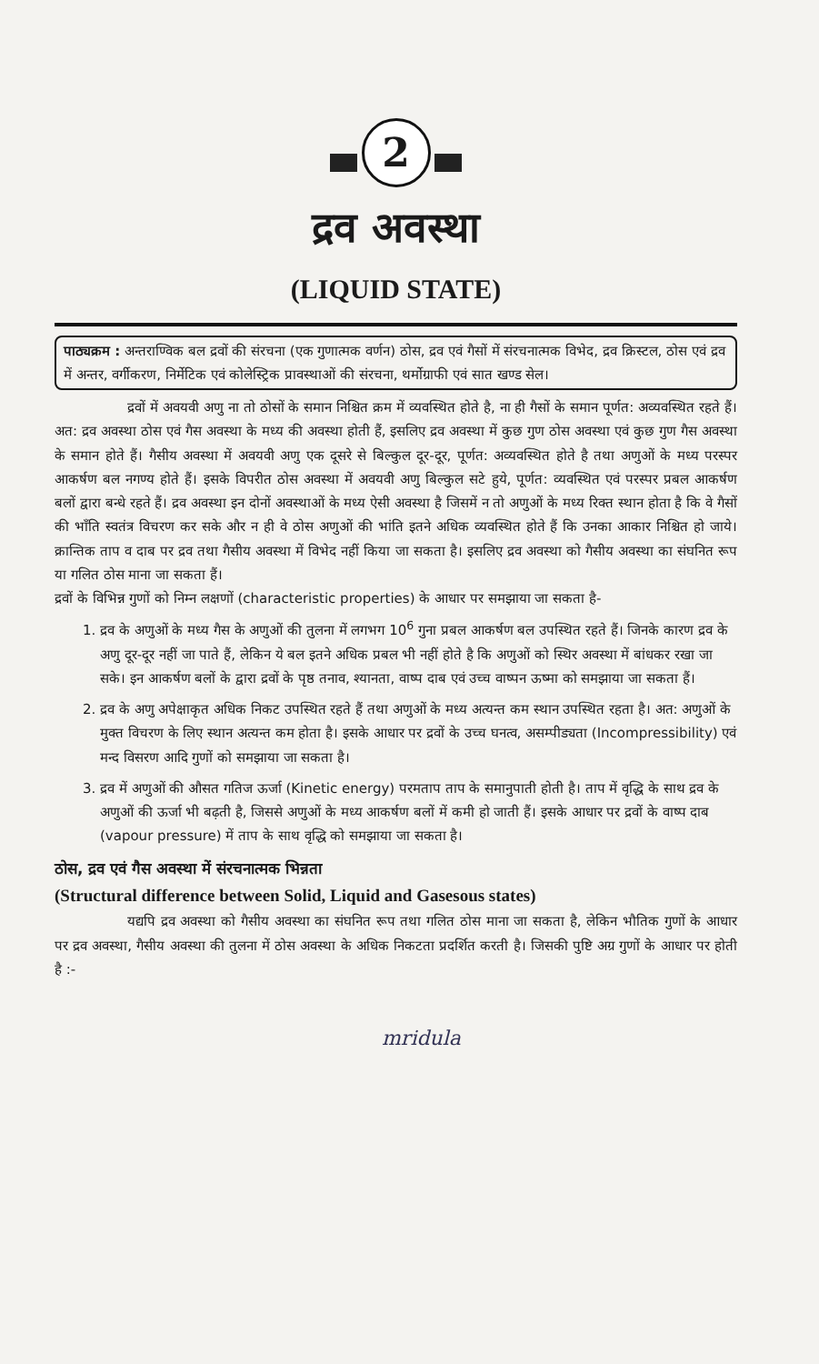2
द्रव अवस्था
(LIQUID STATE)
पाठ्यक्रम : अन्तराण्विक बल द्रवों की संरचना (एक गुणात्मक वर्णन) ठोस, द्रव एवं गैसों में संरचनात्मक विभेद, द्रव क्रिस्टल, ठोस एवं द्रव में अन्तर, वर्गीकरण, निर्मेटिक एवं कोलेस्ट्रिक प्रावस्थाओं की संरचना, थर्मोग्राफी एवं सात खण्ड सेल।
द्रवों में अवयवी अणु ना तो ठोसों के समान निश्चित क्रम में व्यवस्थित होते है, ना ही गैसों के समान पूर्णत: अव्यवस्थित रहते हैं। अत: द्रव अवस्था ठोस एवं गैस अवस्था के मध्य की अवस्था होती हैं, इसलिए द्रव अवस्था में कुछ गुण ठोस अवस्था एवं कुछ गुण गैस अवस्था के समान होते हैं। गैसीय अवस्था में अवयवी अणु एक दूसरे से बिल्कुल दूर-दूर, पूर्णत: अव्यवस्थित होते है तथा अणुओं के मध्य परस्पर आकर्षण बल नगण्य होते हैं। इसके विपरीत ठोस अवस्था में अवयवी अणु बिल्कुल सटे हुये, पूर्णत: व्यवस्थित एवं परस्पर प्रबल आकर्षण बलों द्वारा बन्धे रहते हैं। द्रव अवस्था इन दोनों अवस्थाओं के मध्य ऐसी अवस्था है जिसमें न तो अणुओं के मध्य रिक्त स्थान होता है कि वे गैसों की भाँति स्वतंत्र विचरण कर सके और न ही वे ठोस अणुओं की भांति इतने अधिक व्यवस्थित होते हैं कि उनका आकार निश्चित हो जाये। क्रान्तिक ताप व दाब पर द्रव तथा गैसीय अवस्था में विभेद नहीं किया जा सकता है। इसलिए द्रव अवस्था को गैसीय अवस्था का संघनित रूप या गलित ठोस माना जा सकता हैं।
द्रवों के विभिन्न गुणों को निम्न लक्षणों (characteristic properties) के आधार पर समझाया जा सकता है-
1. द्रव के अणुओं के मध्य गैस के अणुओं की तुलना में लगभग 10<sup>6</sup> गुना प्रबल आकर्षण बल उपस्थित रहते हैं। जिनके कारण द्रव के अणु दूर-दूर नहीं जा पाते हैं, लेकिन ये बल इतने अधिक प्रबल भी नहीं होते है कि अणुओं को स्थिर अवस्था में बांधकर रखा जा सके। इन आकर्षण बलों के द्वारा द्रवों के पृष्ठ तनाव, श्यानता, वाष्प दाब एवं उच्च वाष्पन ऊष्मा को समझाया जा सकता हैं।
2. द्रव के अणु अपेक्षाकृत अधिक निकट उपस्थित रहते हैं तथा अणुओं के मध्य अत्यन्त कम स्थान उपस्थित रहता है। अत: अणुओं के मुक्त विचरण के लिए स्थान अत्यन्त कम होता है। इसके आधार पर द्रवों के उच्च घनत्व, असम्पीड्यता (Incompressibility) एवं मन्द विसरण आदि गुणों को समझाया जा सकता है।
3. द्रव में अणुओं की औसत गतिज ऊर्जा (Kinetic energy) परमताप ताप के समानुपाती होती है। ताप में वृद्धि के साथ द्रव के अणुओं की ऊर्जा भी बढ़ती है, जिससे अणुओं के मध्य आकर्षण बलों में कमी हो जाती हैं। इसके आधार पर द्रवों के वाष्प दाब (vapour pressure) में ताप के साथ वृद्धि को समझाया जा सकता है।
ठोस, द्रव एवं गैस अवस्था में संरचनात्मक भिन्नता
(Structural difference between Solid, Liquid and Gasesous states)
यद्यपि द्रव अवस्था को गैसीय अवस्था का संघनित रूप तथा गलित ठोस माना जा सकता है, लेकिन भौतिक गुणों के आधार पर द्रव अवस्था, गैसीय अवस्था की तुलना में ठोस अवस्था के अधिक निकटता प्रदर्शित करती है। जिसकी पुष्टि अग्र गुणों के आधार पर होती है :-
mridula